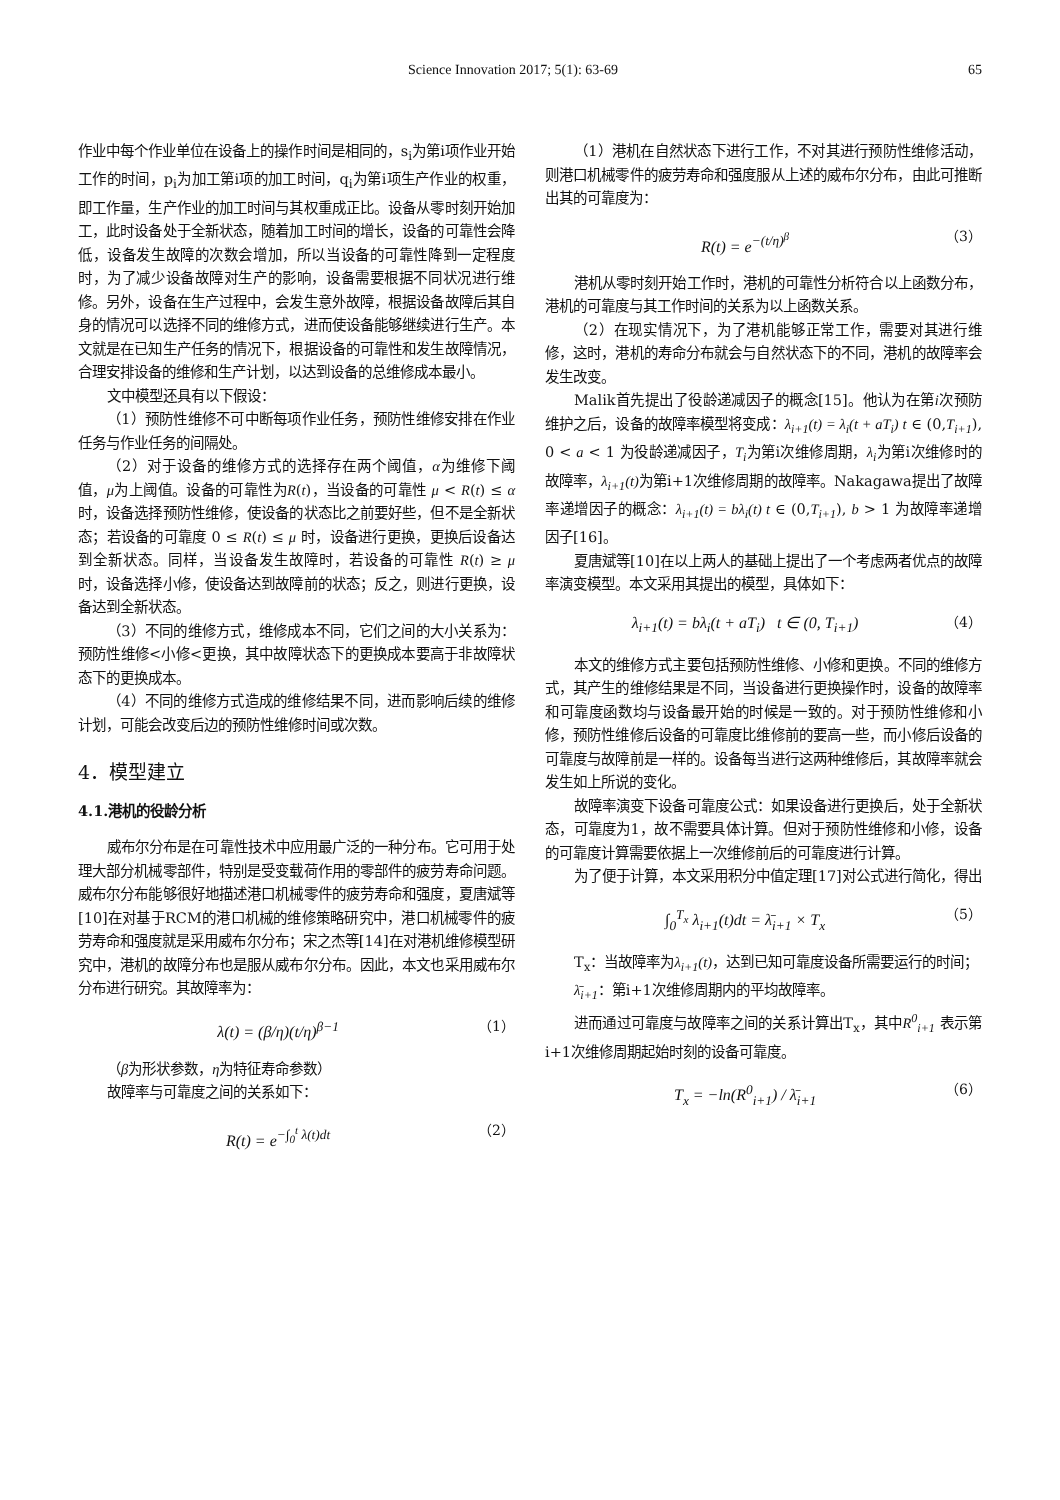Science Innovation 2017; 5(1): 63-69 65
作业中每个作业单位在设备上的操作时间是相同的，s<sub>i</sub>为第i项作业开始工作的时间，p<sub>i</sub>为加工第i项的加工时间，q<sub>i</sub>为第i项生产作业的权重，即工作量，生产作业的加工时间与其权重成正比。设备从零时刻开始加工，此时设备处于全新状态，随着加工时间的增长，设备的可靠性会降低，设备发生故障的次数会增加，所以当设备的可靠性降到一定程度时，为了减少设备故障对生产的影响，设备需要根据不同状况进行维修。另外，设备在生产过程中，会发生意外故障，根据设备故障后其自身的情况可以选择不同的维修方式，进而使设备能够继续进行生产。本文就是在已知生产任务的情况下，根据设备的可靠性和发生故障情况，合理安排设备的维修和生产计划，以达到设备的总维修成本最小。
文中模型还具有以下假设：
（1）预防性维修不可中断每项作业任务，预防性维修安排在作业任务与作业任务的间隔处。
（2）对于设备的维修方式的选择存在两个阈值，α为维修下阈值，μ为上阈值。设备的可靠性为R(t)，当设备的可靠性 μ < R(t) ≤ α 时，设备选择预防性维修，使设备的状态比之前要好些，但不是全新状态；若设备的可靠度 0 ≤ R(t) ≤ μ 时，设备进行更换，更换后设备达到全新状态。同样，当设备发生故障时，若设备的可靠性 R(t) ≥ μ 时，设备选择小修，使设备达到故障前的状态；反之，则进行更换，设备达到全新状态。
（3）不同的维修方式，维修成本不同，它们之间的大小关系为：预防性维修<小修<更换，其中故障状态下的更换成本要高于非故障状态下的更换成本。
（4）不同的维修方式造成的维修结果不同，进而影响后续的维修计划，可能会改变后边的预防性维修时间或次数。
4．模型建立
4.1.港机的役龄分析
威布尔分布是在可靠性技术中应用最广泛的一种分布。它可用于处理大部分机械零部件，特别是受变载荷作用的零部件的疲劳寿命问题。威布尔分布能够很好地描述港口机械零件的疲劳寿命和强度，夏唐斌等[10]在对基于RCM的港口机械的维修策略研究中，港口机械零件的疲劳寿命和强度就是采用威布尔分布；宋之杰等[14]在对港机维修模型研究中，港机的故障分布也是服从威布尔分布。因此，本文也采用威布尔分布进行研究。其故障率为：
λ(t) = (β/η)(t/η)<sup>β−1</sup> （1）
（β为形状参数，η为特征寿命参数）
故障率与可靠度之间的关系如下：
R(t) = e<sup>−∫<sub>0</sub><sup>t</sup> λ(t)dt</sup> （2）
（1）港机在自然状态下进行工作，不对其进行预防性维修活动，则港口机械零件的疲劳寿命和强度服从上述的威布尔分布，由此可推断出其的可靠度为：
R(t) = e<sup>−(t/η)<sup>β</sup></sup> （3）
港机从零时刻开始工作时，港机的可靠性分析符合以上函数分布，港机的可靠度与其工作时间的关系为以上函数关系。
（2）在现实情况下，为了港机能够正常工作，需要对其进行维修，这时，港机的寿命分布就会与自然状态下的不同，港机的故障率会发生改变。
Malik首先提出了役龄递减因子的概念[15]。他认为在第i次预防维护之后，设备的故障率模型将变成：λ<sub>i+1</sub>(t) = λ<sub>i</sub>(t + aT<sub>i</sub>) t ∈ (0,T<sub>i+1</sub>), 0 < a < 1 为役龄递减因子，T<sub>i</sub>为第i次维修周期，λ<sub>i</sub>为第i次维修时的故障率，λ<sub>i+1</sub>(t) 为第i+1次维修周期的故障率。Nakagawa提出了故障率递增因子的概念：λ<sub>i+1</sub>(t) = bλ<sub>i</sub>(t) t ∈ (0,T<sub>i+1</sub>), b > 1 为故障率递增因子[16]。
夏唐斌等[10]在以上两人的基础上提出了一个考虑两者优点的故障率演变模型。本文采用其提出的模型，具体如下：
λ<sub>i+1</sub>(t) = bλ<sub>i</sub>(t + aT<sub>i</sub>) t ∈ (0, T<sub>i+1</sub>) （4）
本文的维修方式主要包括预防性维修、小修和更换。不同的维修方式，其产生的维修结果是不同，当设备进行更换操作时，设备的故障率和可靠度函数均与设备最开始的时候是一致的。对于预防性维修和小修，预防性维修后设备的可靠度比维修前的要高一些，而小修后设备的可靠度与故障前是一样的。设备每当进行这两种维修后，其故障率就会发生如上所说的变化。
故障率演变下设备可靠度公式：如果设备进行更换后，处于全新状态，可靠度为1，故不需要具体计算。但对于预防性维修和小修，设备的可靠度计算需要依据上一次维修前后的可靠度进行计算。
为了便于计算，本文采用积分中值定理[17]对公式进行简化，得出
∫<sub>0</sub><sup>T<sub>x</sub></sup> λ<sub>i+1</sub>(t)dt = λ̄<sub>i+1</sub> × T<sub>x</sub> （5）
T<sub>x</sub>：当故障率为λ<sub>i+1</sub>(t)，达到已知可靠度设备所需要运行的时间；
λ̄<sub>i+1</sub>：第i+1次维修周期内的平均故障率。
进而通过可靠度与故障率之间的关系计算出T<sub>x</sub>，其中R<sup>0</sup><sub>i+1</sub> 表示第i+1次维修周期起始时刻的设备可靠度。
T<sub>x</sub> = −ln(R<sup>0</sup><sub>i+1</sub>) / λ̄<sub>i+1</sub> （6）